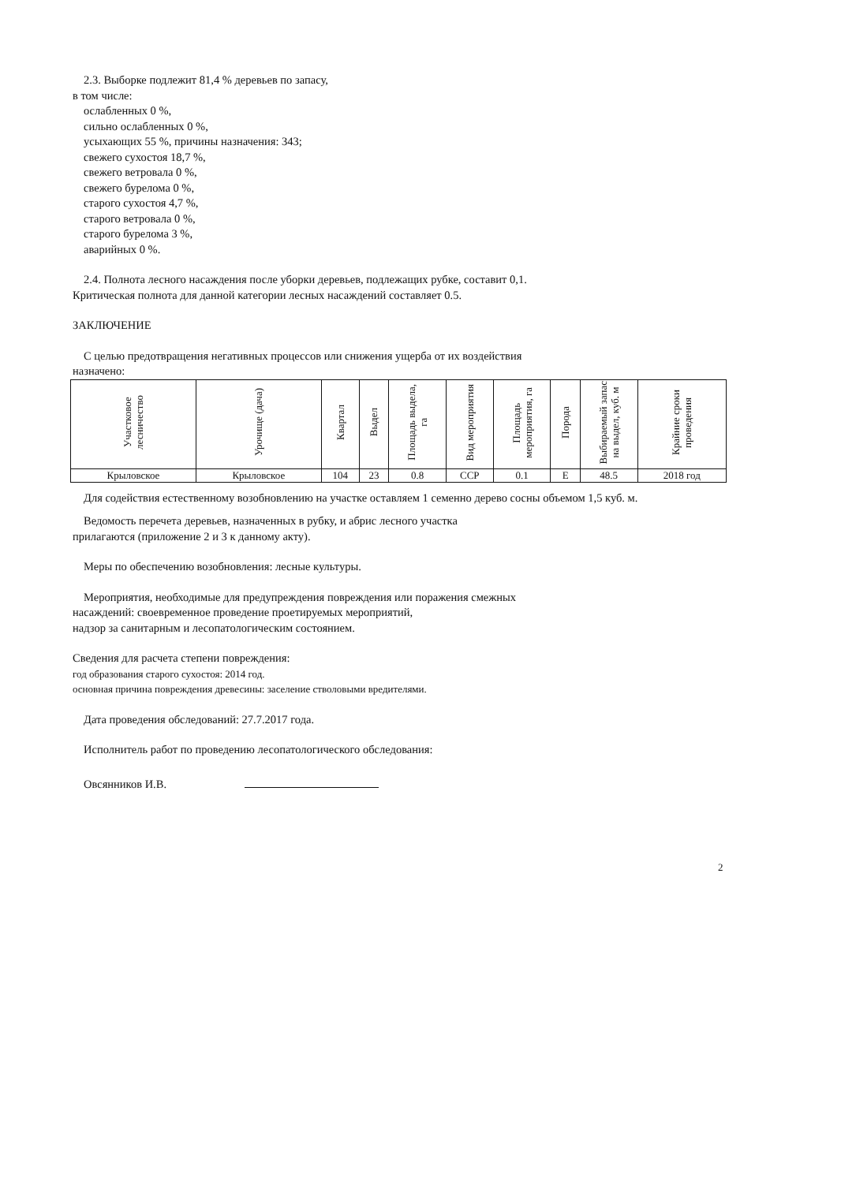2.3. Выборке подлежит 81,4 % деревьев по запасу,
в том числе:
ослабленных 0 %,
сильно ослабленных 0 %,
усыхающих 55 %, причины назначения: 343;
свежего сухостоя 18,7 %,
свежего ветровала 0 %,
свежего бурелома 0 %,
старого сухостоя 4,7 %,
старого ветровала 0 %,
старого бурелома 3 %,
аварийных 0 %.
2.4. Полнота лесного насаждения после уборки деревьев, подлежащих рубке, составит 0,1.
Критическая полнота для данной категории лесных насаждений составляет 0.5.
ЗАКЛЮЧЕНИЕ
С целью предотвращения негативных процессов или снижения ущерба от их воздействия
назначено:
| Участковое лесничество | Урочище (дача) | Квартал | Выдел | Площадь выдела, га | Вид мероприятия | Площадь мероприятия, га | Порода | Выбираемый запас на выдел, куб. м | Крайние сроки проведения |
| --- | --- | --- | --- | --- | --- | --- | --- | --- | --- |
| Крыловское | Крыловское | 104 | 23 | 0.8 | ССР | 0.1 | Е | 48.5 | 2018 год |
Для содействия естественному возобновлению на участке оставляем 1 семенно дерево сосны объемом 1,5 куб. м.
Ведомость перечета деревьев, назначенных в рубку, и абрис лесного участка
прилагаются (приложение 2 и 3 к данному акту).
Меры по обеспечению возобновления: лесные культуры.
Мероприятия, необходимые для предупреждения повреждения или поражения смежных
насаждений: своевременное проведение проетируемых мероприятий,
надзор за санитарным и лесопатологическим состоянием.
Сведения для расчета степени повреждения:
год образования старого сухостоя: 2014 год.
основная причина повреждения древесины: заселение стволовыми вредителями.
Дата проведения обследований: 27.7.2017 года.
Исполнитель работ по проведению лесопатологического обследования:
Овсянников И.В.
2